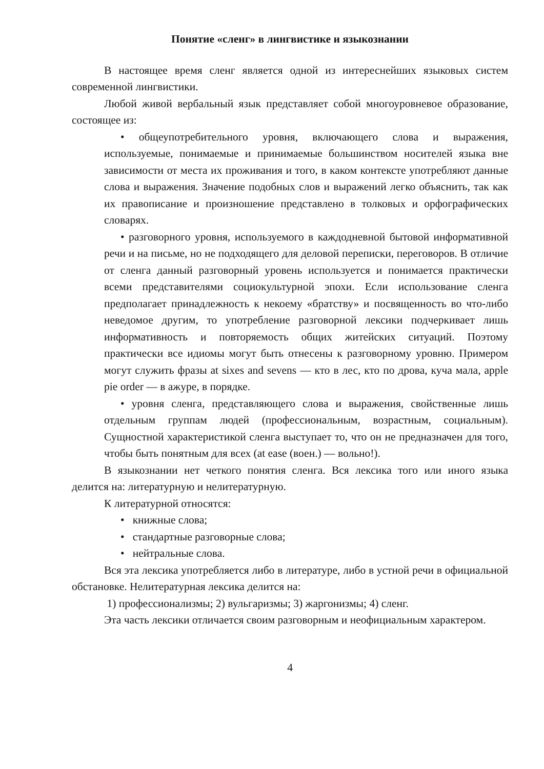Понятие «сленг» в лингвистике и языкознании
В настоящее время сленг является одной из интереснейших языковых систем современной лингвистики.
Любой живой вербальный язык представляет собой многоуровневое образование, состоящее из:
• общеупотребительного уровня, включающего слова и выражения, используемые, понимаемые и принимаемые большинством носителей языка вне зависимости от места их проживания и того, в каком контексте употребляют данные слова и выражения. Значение подобных слов и выражений легко объяснить, так как их правописание и произношение представлено в толковых и орфографических словарях.
• разговорного уровня, используемого в каждодневной бытовой информативной речи и на письме, но не подходящего для деловой переписки, переговоров. В отличие от сленга данный разговорный уровень используется и понимается практически всеми представителями социокультурной эпохи. Если использование сленга предполагает принадлежность к некоему «братству» и посвященность во что-либо неведомое другим, то употребление разговорной лексики подчеркивает лишь информативность и повторяемость общих житейских ситуаций. Поэтому практически все идиомы могут быть отнесены к разговорному уровню. Примером могут служить фразы at sixes and sevens — кто в лес, кто по дрова, куча мала, apple pie order — в ажуре, в порядке.
• уровня сленга, представляющего слова и выражения, свойственные лишь отдельным группам людей (профессиональным, возрастным, социальным). Сущностной характеристикой сленга выступает то, что он не предназначен для того, чтобы быть понятным для всех (at ease (воен.) — вольно!).
В языкознании нет четкого понятия сленга. Вся лексика того или иного языка делится на: литературную и нелитературную.
К литературной относятся:
• книжные слова;
• стандартные разговорные слова;
• нейтральные слова.
Вся эта лексика употребляется либо в литературе, либо в устной речи в официальной обстановке. Нелитературная лексика делится на:
1) профессионализмы; 2) вульгаризмы; 3) жаргонизмы; 4) сленг.
Эта часть лексики отличается своим разговорным и неофициальным характером.
4